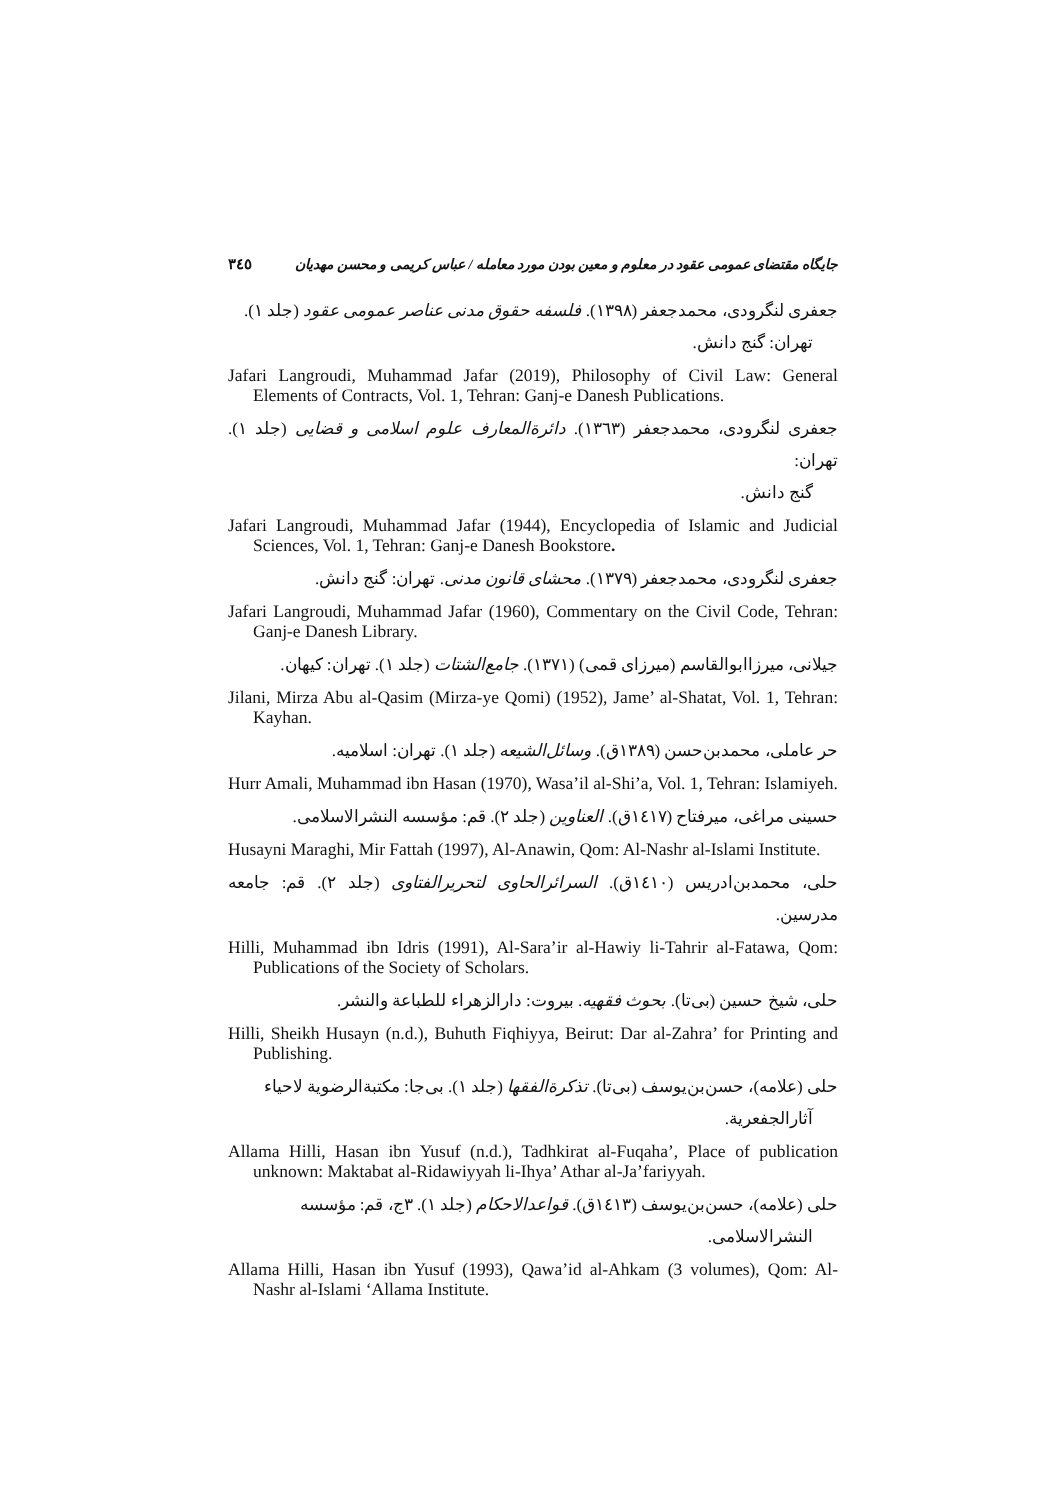جایگاه مقتضای عمومی عقود در معلوم و معین بودن مورد معامله / عباس کریمی و محسن مهدیان ۳٤٥
جعفری لنگرودی، محمدجعفر (۱۳۹۸). فلسفه حقوق مدنی عناصر عمومی عقود (جلد ۱).
تهران: گنج دانش.
Jafari Langroudi, Muhammad Jafar (2019), Philosophy of Civil Law: General Elements of Contracts, Vol. 1, Tehran: Ganj-e Danesh Publications.
جعفری لنگرودی، محمدجعفر (۱۳٦۳). دائرةالمعارف علوم اسلامی و قضایی (جلد ۱). تهران:
گنج دانش.
Jafari Langroudi, Muhammad Jafar (1944), Encyclopedia of Islamic and Judicial Sciences, Vol. 1, Tehran: Ganj-e Danesh Bookstore.
جعفری لنگرودی، محمدجعفر (۱۳۷۹). محشای قانون مدنی. تهران: گنج دانش.
Jafari Langroudi, Muhammad Jafar (1960), Commentary on the Civil Code, Tehran: Ganj-e Danesh Library.
جیلانی، میرزاابوالقاسم (میرزای قمی) (۱۳۷۱). جامع‌الشتات (جلد ۱). تهران: کیهان.
Jilani, Mirza Abu al-Qasim (Mirza-ye Qomi) (1952), Jame’ al-Shatat, Vol. 1, Tehran: Kayhan.
حر عاملی، محمدبن‌حسن (۱۳۸۹ق). وسائل‌الشیعه (جلد ۱). تهران: اسلامیه.
Hurr Amali, Muhammad ibn Hasan (1970), Wasa’il al-Shi’a, Vol. 1, Tehran: Islamiyeh.
حسینی مراغی، میرفتاح (۱٤۱۷ق). العناوین (جلد ۲). قم: مؤسسه النشرالاسلامی.
Husayni Maraghi, Mir Fattah (1997), Al-Anawin, Qom: Al-Nashr al-Islami Institute.
حلی، محمدبن‌ادریس (۱٤۱۰ق). السرائرالحاوی لتحریرالفتاوی (جلد ۲). قم: جامعه مدرسین.
Hilli, Muhammad ibn Idris (1991), Al-Sara’ir al-Hawiy li-Tahrir al-Fatawa, Qom: Publications of the Society of Scholars.
حلی، شیخ حسین (بی‌تا). بحوث فقهیه. بیروت: دارالزهراء للطباعة والنشر.
Hilli, Sheikh Husayn (n.d.), Buhuth Fiqhiyya, Beirut: Dar al-Zahra’ for Printing and Publishing.
حلی (علامه)، حسن‌بن‌یوسف (بی‌تا). تذکرةالفقها (جلد ۱). بی‌جا: مکتبةالرضویة لاحیاء
آثارالجفعریة.
Allama Hilli, Hasan ibn Yusuf (n.d.), Tadhkirat al-Fuqaha’, Place of publication unknown: Maktabat al-Ridawiyyah li-Ihya’ Athar al-Ja’fariyyah.
حلی (علامه)، حسن‌بن‌یوسف (۱٤۱۳ق). قواعدالاحکام (جلد ۱). ۳ج، قم: مؤسسه
النشرالاسلامی.
Allama Hilli, Hasan ibn Yusuf (1993), Qawa’id al-Ahkam (3 volumes), Qom: Al-Nashr al-Islami ‘Allama Institute.